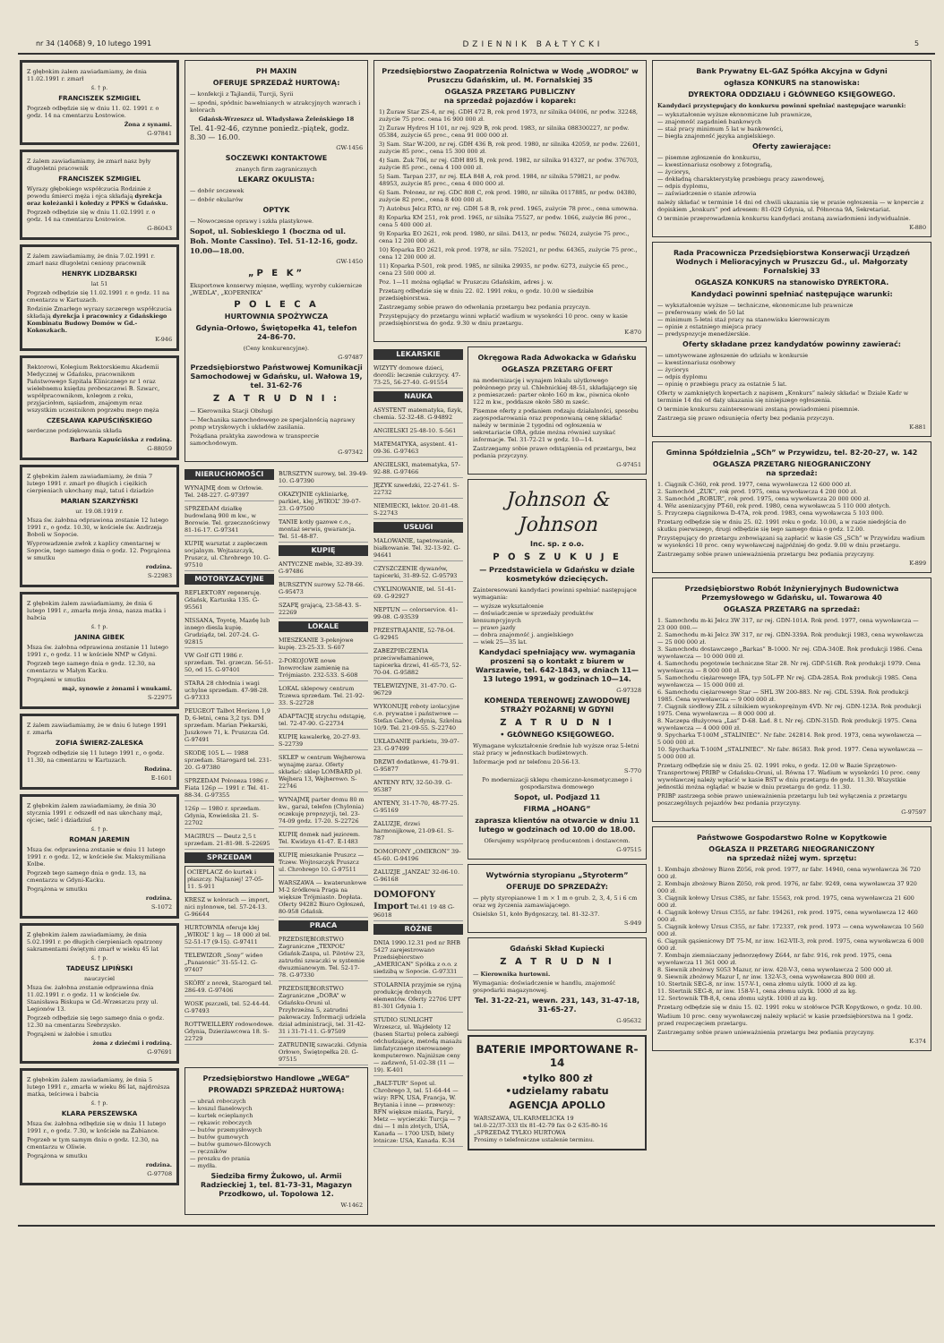nr 34 (14068) 9, 10 lutego 1991 DZIENNIK BAŁTYCKI 5
Z głębokim żalem zawiadamiamy, że dnia 11.02.1991 r. zmarł
ś. † p.
FRANCISZEK SZMIGIEL
Pogrzeb odbędzie się w dniu 11. 02. 1991 r. o godz. 14 na cmentarzu Łostowice.
Żona z synami.
G-97841
Z żalem zawiadamiamy, że zmarł nasz były długoletni pracownik
FRANCISZEK SZMIGIEL
Wyrazy głębokiego współczucia Rodzinie z powodu śmierci męża i ojca składają dyrekcja oraz koleżanki i koledzy z PPKS w Gdańsku.
Pogrzeb odbędzie się w dniu 11.02.1991 r. o godz. 14 na cmentarzu Łostowice.
G-86043
Z żalem zawiadamiamy, że dnia 7.02.1991 r. zmarł nasz długoletni ceniony pracownik
HENRYK LIDZBARSKI
lat 51
Pogrzeb odbędzie się 11.02.1991 r. o godz. 11 na cmentarzu w Kartuzach.
Rodzinie Zmarłego wyrazy szczerego współczucia składają dyrekcja i pracownicy z Gdańskiego Kombinatu Budowy Domów w Gd.-Kokoszkach.
K-946
Rektorowi, Kolegium Rektorskiemu Akademii Medycznej w Gdańsku, pracownikom Państwowego Szpitala Klinicznego nr 1 oraz wielebnemu księdzu proboszczowi B. Szwarc, współpracownikom, kolegom z roku, przyjaciołom, sąsiadom, znajomym oraz wszystkim uczestnikom pogrzebu mego męża
CZESŁAWA KAPUŚCIŃSKIEGO
serdeczne podziękowania składa
Barbara Kapuścińska z rodziną.
G-88059
Z głębokim żalem zawiadamiamy, że dnia 7 lutego 1991 r. zmarł po długich i ciężkich cierpieniach ukochany mąż, tatuś i dziadzio
MARIAN SZARZYŃSKI
ur. 19.08.1919 r.
Msza św. żałobna odprawiona zostanie 12 lutego 1991 r., o godz. 10.30, w kościele św. Andrzeja Boboli w Sopocie.
Wyprowadzenie zwłok z kaplicy cmentarnej w Sopocie, tego samego dnia o godz. 12. Pogrążona w smutku
rodzina.
S-22983
Z głębokim żalem zawiadamiamy, że dnia 6 lutego 1991 r., zmarła moja żona, nasza matka i babcia
ś. † p.
JANINA GIBEK
Msza św. żałobna odprawiona zostanie 11 lutego 1991 r., o godz. 11 w kościele NMP w Gdyni.
Pogrzeb tego samego dnia o godz. 12.30, na cmentarzu w Małym Kacku.
Pogrążeni w smutku
mąż, synowie z żonami i wnukami.
S-22975
Z żalem zawiadamiamy, że w dniu 6 lutego 1991 r. zmarła
ZOFIA ŚWIERZ-ZALESKA
Pogrzeb odbędzie się 11 lutego 1991 r., o godz. 11.30, na cmentarzu w Kartuzach.
Rodzina.
E-1601
Z głębokim żalem zawiadamiamy, że dnia 30 stycznia 1991 r. odszedł od nas ukochany mąż, ojciec, teść i dziadziuś
ś. † p.
ROMAN JAREMIN
Msza św. odprawiona zostanie w dniu 11 lutego 1991 r. o godz. 12, w kościele św. Maksymiliana Kolbe.
Pogrzeb tego samego dnia o godz. 13, na cmentarzu w Gdyni-Kacku.
Pogrążona w smutku
rodzina.
S-1072
Z głębokim żalem zawiadamiamy, że dnia 5.02.1991 r. po długich cierpieniach opatrzony sakramentami świętymi zmarł w wieku 45 lat
ś. † p.
TADEUSZ LIPIŃSKI
nauczyciel
Msza św. żałobna zostanie odprawiona dnia 11.02.1991 r. o godz. 11 w kościele św. Stanisława Biskupa w Gd.-Wrzeszczu przy ul. Legionów 13.
Pogrzeb odbędzie się tego samego dnia o godz. 12.30 na cmentarzu Srebrzysko.
Pogrążeni w żałobie i smutku
żona z dziećmi i rodziną.
G-97691
Z głębokim żalem zawiadamiamy, że dnia 5 lutego 1991 r., zmarła w wieku 86 lat, najdroższa matka, teściowa i babcia
ś. † p.
KLARA PERSZEWSKA
Msza św. żałobna odbędzie się w dniu 11 lutego 1991 r., o godz. 7.30, w kościele na Żabiance.
Pogrzeb w tym samym dniu o godz. 12.30, na cmentarzu w Oliwie.
Pogrążona w smutku
rodzina.
G-97708
PH MAXIN
OFERUJE SPRZEDAŻ HURTOWĄ:
— konfekcji z Tajlandii, Turcji, Syrii
— spodni, spódnic bawełnianych w atrakcyjnych wzorach i kolorach
Gdańsk-Wrzeszcz ul. Władysława Żeleńskiego 18
Tel. 41-92-46, czynne poniedz.-piątek, godz. 8.30 — 16.00.
GW-1456
SOCZEWKI KONTAKTOWE
znanych firm zagranicznych
LEKARZ OKULISTA:
— dobór soczewek
— dobór okularów
OPTYK
— Nowoczesne oprawy i szkła plastykowe.
Sopot, ul. Sobieskiego 1 (boczna od ul. Boh. Monte Cassino). Tel. 51-12-16, godz. 10.00—18.00.
GW-1450
„P E K”
Eksportowe konserwy mięsne, wędliny, wyroby cukiernicze „WEDLA”, „KOPERNIKA”
P O L E C A
HURTOWNIA SPOŻYWCZA
Gdynia-Orłowo, Świętopełka 41, telefon 24-86-70.
(Ceny konkurencyjne).
G-97487
Przedsiębiorstwo Państwowej Komunikacji Samochodowej w Gdańsku, ul. Wałowa 19, tel. 31-62-76
Z A T R U D N I :
— Kierownika Stacji Obsługi
— Mechanika samochodowego ze specjalnością naprawy pomp wtryskowych i układów zasilania.
Pożądana praktyka zawodowa w transporcie samochodowym.
G-97342
NIERUCHOMOŚCI
WYNAJMĘ dom w Orłowie. Tel. 248-227. G-97397
SPRZEDAM działkę budowlaną 900 m kw., w Borowie. Tel. grzecznościowy 81-16-17. G-97341
KUPIĘ warsztat z zapleczem socjalnym. Wojtaszczyk, Pruszcz, ul. Chrobrego 10. G-97510
MOTORYZACYJNE
REFLEKTORY regeneruję. Gdańsk, Kartuska 135. G-95561
NISSANA, Toyotę, Mazdę lub innego diesla kupię. Grudziądz, tel. 207-24. G-92815
VW Golf GTI 1986 r. sprzedam. Tel. grzeczn. 56-51-50, od 15. G-97401
STARA 28 chłodnia i wagi uchylne sprzedam. 47-98-28. G-97333
PEUGEOT Talbot Horizon 1,9 D, 6-letni, cena 3,2 tys. DM sprzedam. Marian Piekarski, Juszkowo 71, k. Pruszcza Gd. G-97491
SKODĘ 105 L — 1988 sprzedam. Starogard tel. 231-20. G-97380
SPRZEDAM Poloneza 1986 r. Fiata 126p — 1991 r. Tel. 41-88-34. G-97355
126p — 1980 r. sprzedam. Gdynia, Kowieńska 21. S-22702
MAGIRUS — Deutz 2,5 t sprzedam. 21-81-98. S-22695
SPRZEDAM
OCIEPLACZ do kurtek i płaszczy. Najtaniej! 27-05-11. S-911
KRESZ w kolorach — import, nici nylonowe, tel. 57-24-13. G-96644
HURTOWNIA oferuje klej „WIKOL” 1 kg — 18 000 zł tel. 52-51-17 (9-15). G-97411
TELEWIZOR „Sony” wideo „Panasonic” 31-55-12. G-97407
SKÓRY z norek, Starogard tel. 286-49. G-97406
WOSK pszczeli, tel. 52-44-44. G-97493
ROTTWEILLERY rodowodowe. Gdynia, Dzierżawcowa 18. S-22729
BURSZTYN surowy, tel. 39-49-10. G-97390
OKAZYJNIE cykliniarkę, parkiet, klej „WIKOL” 39-07-23. G-97500
TANIE kotły gazowe c.o., montaż serwis, gwarancja. Tel. 51-48-87.
KUPIĘ
ANTYCZNE meble, 32-89-39. G-97486
BURSZTYN surowy 52-78-66. G-95473
SZAFĘ grającą, 23-58-43. S-22269
LOKALE
MIESZKANIE 3-pokojowe kupię. 23-25-33. S-607
2-POKOJOWE nowe Inowrocław zamienię na Trójmiasto. 232-533. S-608
LOKAL sklepowy centrum Tczewa sprzedam. Tel. 21-92-33. S-22728
ADAPTACJĘ strychu odstąpię, tel. 72-47-90. G-22734
KUPIĘ kawalerkę, 20-27-93. S-22739
SKLEP w centrum Wejherowa wynajmę zaraz. Oferty składać: sklep LOMBARD pl. Wejhera 13, Wejherowo. S-22746
WYNAJMĘ parter domu 80 m kw., garaż, telefon (Chylonia) oczekuję propozycji, tel. 23-74-09 godz. 17-20. S-22726
KUPIĘ domek nad jeziorem. Tel. Kwidzyn 41-47. E-1483
KUPIĘ mieszkanie Pruszcz — Tczew. Wojtoszczyk Pruszcz ul. Chrobrego 10. G-97511
WARSZAWA — kwaterunkowe M-2 śródkowa Praga na większe Trójmiasto. Dopłata. Oferty 94282 Biuro Ogłoszeń, 80-958 Gdańsk.
PRACA
PRZEDSIĘBIORSTWO Zagraniczne „TEXPOL” Gdańsk-Zaspa, ul. Pilotów 23, zatrudni szwaczki w systemie dwuzmianowym. Tel. 52-17-78. G-97330
PRZEDSIĘBIORSTWO Zagraniczne „DORA” w Gdańsku-Oruni ul. Przybrzeżna 5, zatrudni pakowaczy. Informacji udziela dział administracji, tel. 31-42-31 i 31-71-11. G-97509
ZATRUDNIĘ szwaczki. Gdynia Orłowo, Świętopełka 20. G-97515
Przedsiębiorstwo Handlowe „WEGA”
PROWADZI SPRZEDAŻ HURTOWĄ:
— ubrań roboczych
— koszul flanelowych
— kurtek ocieplanych
— rękawic roboczych
— butów przemysłowych
— butów gumowych
— butów gumowo-filcowych
— ręczników
— proszku do prania
— mydła.
Siedziba firmy Żukowo, ul. Armii Radzieckiej 1, tel. 81-73-31, Magazyn Przodkowo, ul. Topolowa 12.
W-1462
Przedsiębiorstwo Zaopatrzenia Rolnictwa w Wodę „WODROL” w Pruszczu Gdańskim, ul. M. Fornalskiej 35
OGŁASZA PRZETARG PUBLICZNY
na sprzedaż pojazdów i koparek:
1) Żuraw Star ZS-4, nr rej. GDH 472 B, rok prod 1973, nr silnika 04006, nr podw. 32248, zużycie 75 proc. cena 16 900 000 zł.
2) Żuraw Hydros H 101, nr rej. 929 B, rok prod. 1983, nr silnika 088300227, nr podw. 05384, zużycie 65 proc., cena 91 000 000 zł.
3) Sam. Star W-200, nr rej. GDH 436 B, rok prod. 1980, nr silnika 42059, nr podw. 22601, zużycie 85 proc., cena 15 300 000 zł.
4) Sam. Żuk 706, nr rej. GDH 895 B, rok prod. 1982, nr silnika 914327, nr podw. 376703, zużycie 85 proc., cena 4 100 000 zł.
5) Sam. Tarpan 237, nr rej. ELA 848 A, rok prod. 1984, nr silnika 579821, nr podw. 48953, zużycie 85 proc., cena 4 000 000 zł.
6) Sam. Polonez, nr rej. GDC 808 C, rok prod. 1980, nr silnika 0117885, nr podw. 04380, zużycie 82 proc., cena 8 400 000 zł.
7) Autobus Jelcz RTO, nr rej. GDH 5-8 B, rok prod. 1965, zużycie 78 proc., cena umowna.
8) Koparka KM 251, rok prod. 1965, nr silnika 75527, nr podw. 1066, zużycie 86 proc., cena 5 400 000 zł.
9) Koparka EO 2621, rok prod. 1980, nr silni. D413, nr podw. 76024, zużycie 75 proc., cena 12 200 000 zł.
10) Koparka EO 2621, rok prod. 1978, nr siln. 752021, nr podw. 64365, zużycie 75 proc., cena 12 200 000 zł.
11) Koparka P-501, rok prod. 1985, nr silnika 29935, nr podw. 6273, zużycie 65 proc., cena 23 500 000 zł.
Poz. 1—11 można oglądać w Pruszczu Gdańskim, adres j. w.
Przetarg odbędzie się w dniu 22. 02. 1991 roku, o godz. 10.00 w siedzibie przedsiębiorstwa.
Zastrzegamy sobie prawo do odwołania przetargu bez podania przyczyn.
Przystępujący do przetargu winni wpłacić wadium w wysokości 10 proc. ceny w kasie przedsiębiorstwa do godz. 9.30 w dniu przetargu.
K-870
LEKARSKIE
WIZYTY domowe dzieci, dorośli: leczenie cukrzycy. 47-73-25, 56-27-40. G-91554
NAUKA
ASYSTENT matematyka, fizyk, chemia. 52-32-48. G-94892
ANGIELSKI 25-48-10. S-561
MATEMATYKA, asystent. 41-09-36. G-97463
ANGIELSKI, matematyka, 57-92-88. G-97466
JĘZYK szwedzki, 22-27-61. S-22732
NIEMIECKI, lektor. 20-01-48. S-22743
USŁUGI
MALOWANIE, tapetowanie, białkowanie. Tel. 32-13-92. G-94641
CZYSZCZENIE dywanów, tapicerki, 31-89-52. G-95793
CYKLINOWANIE, tel. 51-41-69. G-92927
NEPTUN — colorservice. 41-99-08. G-93539
PRZESTRAJANIE, 52-78-04. G-92945
ZABEZPIECZENIA przeciwwłamaniowe, tapicerka drzwi, 41-65-73, 52-70-04. G-95882
TELEWIZYJNE, 31-47-70. G-96729
WYKONUJĘ roboty izolacyjne c.o. prywatne i państwowe — Stefan Gabor, Gdynia, Szkolna 10/9. Tel. 21-09-55. S-22740
UKŁADANIE parkietu, 39-07-23. G-97499
DRZWI dodatkowe, 41-79-91. G-95877
ANTENY RTV, 32-50-39. G-95387
ANTENY, 31-17-70, 48-77-25. G-95169
ŻALUZJE, drzwi harmonijkowe, 21-09-61. S-787
DOMOFONY „OMIKRON” 39-45-60. G-94196
ŻALUZJE „JANZAL” 32-06-10. G-96168
DOMOFONY Import Tel.41 19 48 G-96018
RÓŻNE
DNIA 1990.12.31 pod nr RHB 5427 zarejestrowano Przedsiębiorstwo „AMERICAN” Spółka z o.o. z siedzibą w Sopocie. G-97331
STOLARNIA przyjmie se ryjną produkcję drobnych elementów. Oferty 22706 UPT 81-301 Gdynia 1.
STUDIO SUNLIGHT Wrzeszcz, ul. Wajdeloty 12 (basen Startu) poleca zabiegi odchudzające, metodą masażu limfatycznego sterowanego komputerowo. Najniższe ceny — zadzwoń, 51-02-38 (11 — 19). K-401
„BALT-TUR” Sopot ul. Chrobrego 3, tel. 51-64-44 — wizy: RFN, USA, Francja, W. Brytania i inne — przewozy: RFN większe miasta, Paryż, Metz — wycieczki: Turcja — 7 dni — 1 mln złotych, USA, Kanada — 1700 USD, bilety lotnicze: USA, Kanada. K-34
Okręgowa Rada Adwokacka w Gdańsku
OGŁASZA PRZETARG OFERT
na modernizację i wynajem lokalu użytkowego położonego przy ul. Chlebnickiej 48-51, składającego się z pomieszczeń: parter około 160 m kw., piwnica około 122 m kw., poddasze około 580 m sześc.
Pisemne oferty z podaniem rodzaju działalności, sposobu zagospodarowania oraz proponowaną cenę składać należy w terminie 2 tygodni od ogłoszenia w sekretariacie ORA, gdzie można również uzyskać informacje. Tel. 31-72-21 w godz. 10—14.
Zastrzegamy sobie prawo odstąpienia od przetargu, bez podania przyczyny.
G-97451
Johnson & Johnson
Inc. sp. z o.o.
P O S Z U K U J E
— Przedstawiciela w Gdańsku w dziale kosmetyków dziecięcych.
Zainteresowani kandydaci powinni spełniać następujące wymagania:
— wyższe wykształcenie
— doświadczenie w sprzedaży produktów konsumpcyjnych
— prawo jazdy
— dobra znajomość j. angielskiego
— wiek 25—35 lat.
Kandydaci spełniający ww. wymagania proszeni są o kontakt z biurem w Warszawie, tel. 642-1843, w dniach 11—13 lutego 1991, w godzinach 10—14.
G-97328
KOMENDA TERENOWEJ ZAWODOWEJ STRAŻY POŻARNEJ W GDYNI
Z A T R U D N I
• GŁÓWNEGO KSIĘGOWEGO.
Wymagane wykształcenie średnie lub wyższe oraz 5-letni staż pracy w jednostkach budżetowych.
Informacje pod nr telefonu 20-56-13.
S-770
Po modernizacji sklepu chemiczno-kosmetycznego i gospodarstwa domowego
Sopot, ul. Podjazd 11
FIRMA „HOANG”
zaprasza klientów na otwarcie w dniu 11 lutego w godzinach od 10.00 do 18.00.
Oferujemy współpracę producentom i dostawcom.
G-97515
Wytwórnia styropianu „Styroterm”
OFERUJE DO SPRZEDAŻY:
— płyty styropianowe 1 m × 1 m o grub. 2, 3, 4, 5 i 6 cm oraz wg życzenia zamawiającego.
Osielsko 51, koło Bydgoszczy, tel. 81-32-37.
S-949
Gdański Skład Kupiecki
Z A T R U D N I
— Kierownika hurtowni.
Wymagania: doświadczenie w handlu, znajomość gospodarki magazynowej.
Tel. 31-22-21, wewn. 231, 143, 31-47-18, 31-65-27.
G-95632
BATERIE IMPORTOWANE R-14
•tylko 800 zł
•udzielamy rabatu
AGENCJA APOLLO
WARSZAWA, UL.KARMELICKA 19
tel.0-22/37-333 tlx 81-42-79 fax 0-2 635-80-16
„SPRZEDAŻ TYLKO HURTOWA
Prosimy o telefoniczne ustalenie terminu.
Bank Prywatny EL-GAZ Spółka Akcyjna w Gdyni
ogłasza KONKURS na stanowiska:
DYREKTORA ODDZIAŁU i GŁÓWNEGO KSIĘGOWEGO.
Kandydaci przystępujący do konkursu powinni spełniać następujące warunki:
— wykształcenie wyższe ekonomiczne lub prawnicze,
— znajomość zagadnień bankowych
— staż pracy minimum 5 lat w bankowości,
— biegła znajomość języka angielskiego.
Oferty zawierające:
— pisemne zgłoszenie do konkursu,
— kwestionariusz osobowy z fotografią,
— życiorys,
— dokładną charakterystykę przebiegu pracy zawodowej,
— odpis dyplomu,
— zaświadczenie o stanie zdrowia
należy składać w terminie 14 dni od chwili ukazania się w prasie ogłoszenia — w kopercie z dopiskiem „konkurs” pod adresem: 81-029 Gdynia, ul. Północna 9A, Sekretariat.
O terminie przeprowadzenia konkursu kandydaci zostaną zawiadomieni indywidualnie.
K-880
Rada Pracownicza Przedsiębiorstwa Konserwacji Urządzeń Wodnych i Melioracyjnych w Pruszczu Gd., ul. Małgorzaty Fornalskiej 33
OGŁASZA KONKURS na stanowisko DYREKTORA.
Kandydaci powinni spełniać następujące warunki:
— wykształcenie wyższe — techniczne, ekonomiczne lub prawnicze
— preferowany wiek do 50 lat
— minimum 5-letni staż pracy na stanowisku kierowniczym
— opinie z ostatniego miejsca pracy
— predyspozycje menedżerskie.
Oferty składane przez kandydatów powinny zawierać:
— umotywowane zgłoszenie do udziału w konkursie
— kwestionariusz osobowy
— życiorys
— odpis dyplomu
— opinię o przebiegu pracy za ostatnie 5 lat.
Oferty w zamkniętych kopertach z napisem „Konkurs” należy składać w Dziale Kadr w terminie 14 dni od daty ukazania się niniejszego ogłoszenia.
O terminie konkursu zainteresowani zostaną powiadomieni pisemnie.
Zastrzega się prawo odsunięcia oferty bez podania przyczyn.
K-881
Gminna Spółdzielnia „SCh” w Przywidzu, tel. 82-20-27, w. 142
OGŁASZA PRZETARG NIEOGRANICZONY
na sprzedaż:
1. Ciągnik C-360, rok prod. 1977, cena wywoławcza 12 600 000 zł.
2. Samochód „ŻUK”, rok prod. 1975, cena wywoławcza 4 200 000 zł.
3. Samochód „ROBUR”, rok prod. 1975, cena wywoławcza 20 000 000 zł.
4. Wóz asenizacyjny PT-60, rok prod. 1980, cena wywoławcza 5 110 000 złotych.
5. Przyczepa ciągnikowa D-47A, rok prod. 1983, cena wywoławcza 5 103 000.
Przetarg odbędzie się w dniu 25. 02. 1991 roku o godz. 10.00, a w razie niedojścia do skutku pierwszego, drugi odbędzie się tego samego dnia o godz. 12.00.
Przystępujący do przetargu zobowiązani są zapłacić w kasie GS „SCh” w Przywidzu wadium w wysokości 10 proc. ceny wywoławczej najpóźniej do godz. 9.00 w dniu przetargu.
Zastrzegamy sobie prawo unieważnienia przetargu bez podania przyczyny.
K-899
Przedsiębiorstwo Robót Inżynieryjnych Budownictwa Przemysłowego w Gdańsku, ul. Towarowa 40
OGŁASZA PRZETARG na sprzedaż:
1. Samochodu m-ki Jelcz 3W 317, nr rej. GDN-101A. Rok prod. 1977, cena wywoławcza — 23 000 000.—
2. Samochodu m-ki Jelcz 3W 317, nr rej. GDN-339A. Rok produkcji 1983, cena wywoławcza — 25 000 000 zł.
3. Samochodu dostawczego „Barkas” B-1000. Nr rej. GDA-340E. Rok produkcji 1986. Cena wywoławcza — 10 000 000 zł.
4. Samochodu pogotowie techniczne Star 28. Nr rej. GDP-516B. Rok produkcji 1979. Cena wywoławcza — 8 000 000 zł.
5. Samochodu ciężarowego IFA, typ 50L-FP. Nr rej. GDA-285A. Rok produkcji 1985. Cena wywoławcza — 15 000 000 zł.
6. Samochodu ciężarowego Star — SHL 3W 200-883. Nr rej. GDL 539A. Rok produkcji 1985. Cena wywoławcza — 9 000 000 zł.
7. Ciągnik siodłowy ZIŁ z silnikiem wysokoprężnym 4VD. Nr rej. GDN-123A. Rok produkcji 1975. Cena wywoławcza — 8 000 000 zł.
8. Naczepa dłużycowa „Las” D-68. Ład. 8 t. Nr rej. GDN-315D. Rok produkcji 1975. Cena wywoławcza — 4 000 000 zł.
9. Spycharka T-100M „STALINIEC”. Nr fabr. 242814. Rok prod. 1973, cena wywoławcza — 5 000 000 zł.
10. Spycharka T-100M „STALINIEC”. Nr fabr. 86583. Rok prod. 1977. Cena wywoławcza — 5 000 000 zł.
Przetarg odbędzie się w dniu 25. 02. 1991 roku, o godz. 12.00 w Bazie Sprzętowo-Transportowej PRIBP w Gdańsku-Oruni, ul. Równa 17. Wadium w wysokości 10 proc. ceny wywoławczej należy wpłacić w kasie BST w dniu przetargu do godz. 11.30. Wszystkie jednostki można oglądać w bazie w dniu przetargu do godz. 11.30.
PRIBP zastrzega sobie prawo unieważnienia przetargu lub też wyłączenia z przetargu poszczególnych pojazdów bez podania przyczyny.
G-97597
Państwowe Gospodarstwo Rolne w Kopytkowie
OGŁASZA II PRZETARG NIEOGRANICZONY
na sprzedaż niżej wym. sprzętu:
1. Kombajn zbożowy Bizon Z056, rok prod. 1977, nr fabr. 14940, cena wywoławcza 36 720 000 zł.
2. Kombajn zbożowy Bizon Z050, rok prod. 1976, nr fabr. 9249, cena wywoławcza 37 920 000 zł.
3. Ciągnik kołowy Ursus C385, nr fabr. 15563, rok prod. 1975, cena wywoławcza 21 600 000 zł.
4. Ciągnik kołowy Ursus C355, nr fabr. 194261, rok prod. 1975, cena wywoławcza 12 460 000 zł.
5. Ciągnik kołowy Ursus C355, nr fabr. 172337, rok prod. 1973 — cena wywoławcza 10 560 000 zł.
6. Ciągnik gąsienicowy DT 75-M, nr inw. 162-VII-3, rok prod. 1975, cena wywoławcza 6 000 000 zł.
7. Kombajn ziemniaczany jednorzędowy Z644, nr fabr. 916, rok prod. 1975, cena wywoławcza 11 361 000 zł.
8. Siewnik zbożowy S053 Mazur, nr inw. 420-V-3, cena wywoławcza 2 500 000 zł.
9. Siewnik zbożowy Mazur I, nr inw. 132-V-3, cena wywoławcza 800 000 zł.
10. Stertnik SEG-8, nr inw. 157-V-1, cena złomu użytk. 1000 zł za kg.
11. Stertnik SEG-8, nr inw. 158-V-1, cena złomu użytk. 1000 zł za kg.
12. Sortownik TB-8,4, cena złomu użytk. 1000 zł za kg.
Przetarg odbędzie się w dniu 15. 02. 1991 roku w stołówce PGR Kopytkowo, o godz. 10.00.
Wadium 10 proc. ceny wywoławczej należy wpłacić w kasie przedsiębiorstwa na 1 godz. przed rozpoczęciem przetargu.
Zastrzegamy sobie prawo unieważnienia przetargu bez podania przyczyny.
K-374